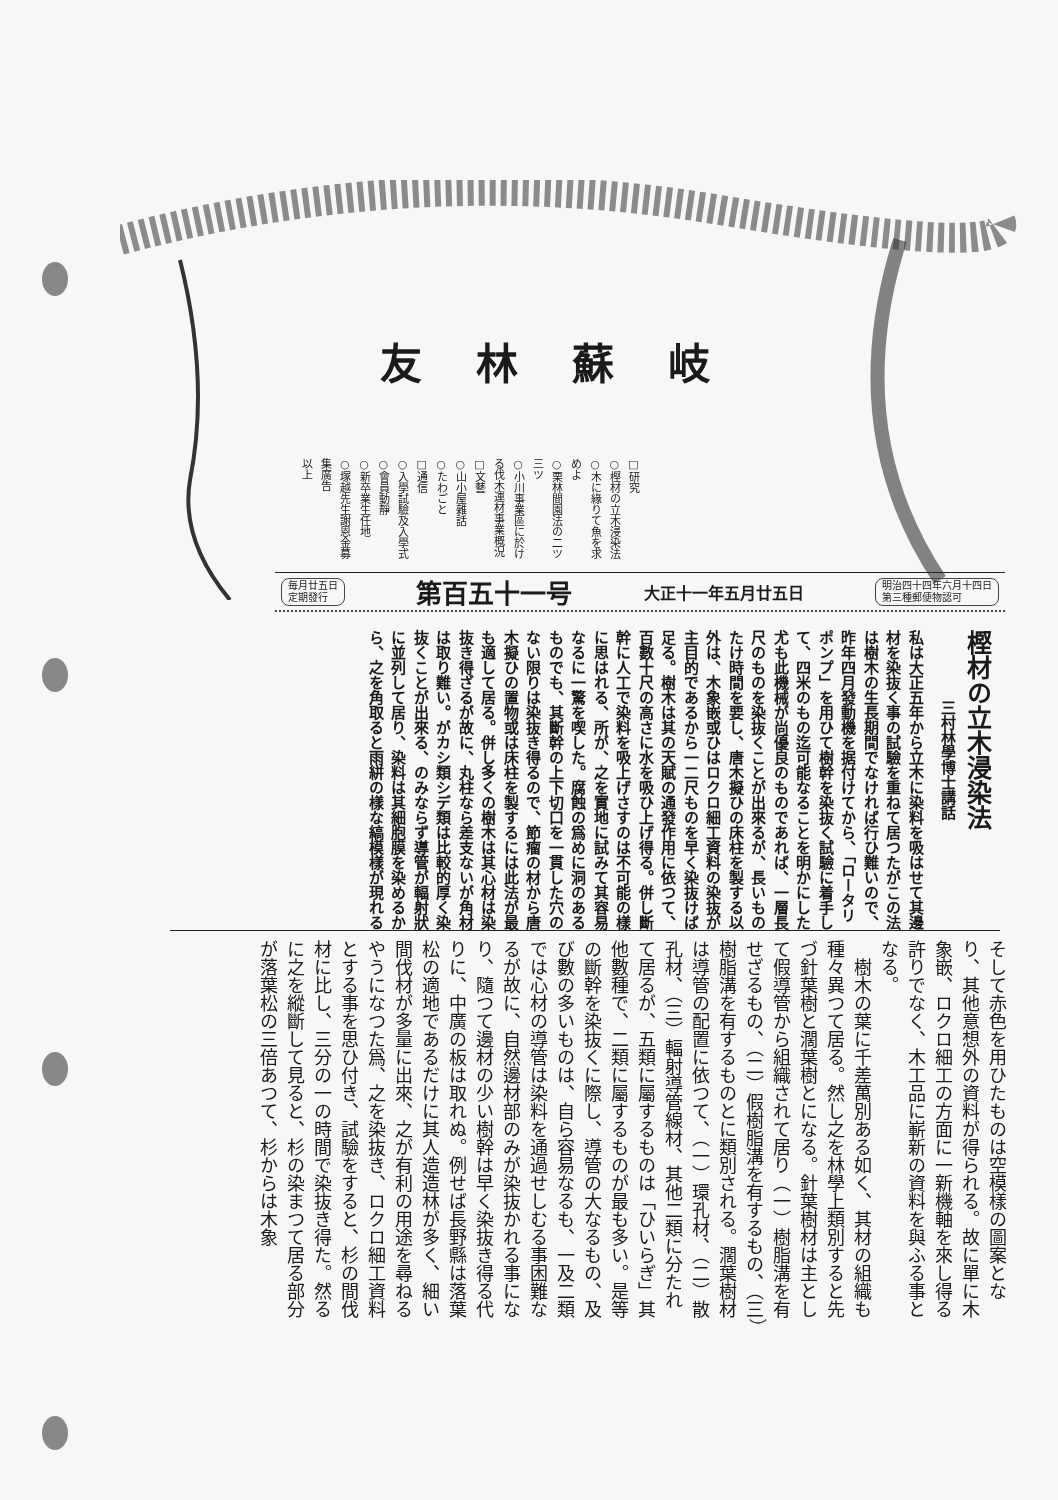岐蘇林友
□研究
○樫材の立木浸染法
○木に緣りて魚を求めよ
○栗林間園法の二ツ三ツ
○小川事業區に於ける伐木運材事業概況
□文藝
○山小屋雜話
○たわごと
□通信
○入學試驗及入學式
○會員動靜
○新卒業生任地
○塚越先生謝恩金募集廣告
以上
明治四十四年六月十四日
第三種郵便物認可
大正十一年五月廿五日
第百五十一号
毎月廿五日
定期發行
樫材の立木浸染法
三村林學博士講話
私は大正五年から立木に染料を吸はせて其邊材を染抜く事の試驗を重ねて居つたがこの法は樹木の生長期間でなければ行ひ難いので、昨年四月發動機を据付けてから、「ロータリポンプ」を用ひて樹幹を染抜く試驗に着手して、四米のもの迄可能なることを明かにした　尤も此機械が尚優良のものであれば、一層長尺のものを染抜くことが出來るが、長いものたけ時間を要し、唐木擬ひの床柱を製する以外は、木象嵌或ひはロクロ細工資料の染抜が主目的であるから一二尺ものを早く染抜けば足る。樹木は其の天賦の通發作用に依つて、百數十尺の高さに水を吸ひ上げ得る。併し斷幹に人工で染料を吸上げさすのは不可能の樣に思はれる、所が、之を實地に試みて其容易なるに一驚を喫した。腐蝕の爲めに洞のあるものでも、其斷幹の上下切口を一貫した穴のない限りは染抜き得るので、節瘤の材から唐木擬ひの置物或は床柱を製するには此法が最も適して居る。併し多くの樹木は其心材は染抜き得ざるが故に、丸柱なら差支ないが角材は取り難い。がカシ類シデ類は比較的厚く染抜くことが出來る、のみならず導管が輻射狀に並列して居り、染料は其細胞膜を染めるから、之を角取ると雨絣の樣な縞模樣が現れる
そして赤色を用ひたものは空模樣の圖案となり、其他意想外の資料が得られる。故に單に木象嵌、ロクロ細工の方面に一新機軸を來し得る許りでなく、木工品に嶄新の資料を與ふる事となる。
　樹木の葉に千差萬別ある如く、其材の組織も種々異つて居る。然し之を林學上類別すると先づ針葉樹と濶葉樹とになる。針葉樹材は主として假導管から組織されて居り（一）樹脂溝を有せざるもの、（二）假樹脂溝を有するもの、（三）樹脂溝を有するものとに類別される。濶葉樹材は導管の配置に依つて、（一）環孔材、（二）散孔材、（三）輻射導管線材、其他二類に分たれて居るが、五類に屬するものは「ひいらぎ」其他數種で、二類に屬するものが最も多い。是等の斷幹を染抜くに際し、導管の大なるもの、及び數の多いものは、自ら容易なるも、一及二類では心材の導管は染料を通過せしむる事困難なるが故に、自然邊材部のみが染抜かれる事になり、隨つて邊材の少い樹幹は早く染抜き得る代りに、中廣の板は取れぬ。例せば長野縣は落葉松の適地であるだけに其人造造林が多く、細い間伐材が多量に出來、之が有利の用途を尋ねるやうになつた爲、之を染抜き、ロクロ細工資料とする事を思ひ付き、試驗をすると、杉の間伐材に比し、三分の一の時間で染抜き得た。然るに之を縱斷して見ると、杉の染まつて居る部分が落葉松の三倍あつて、杉からは木象